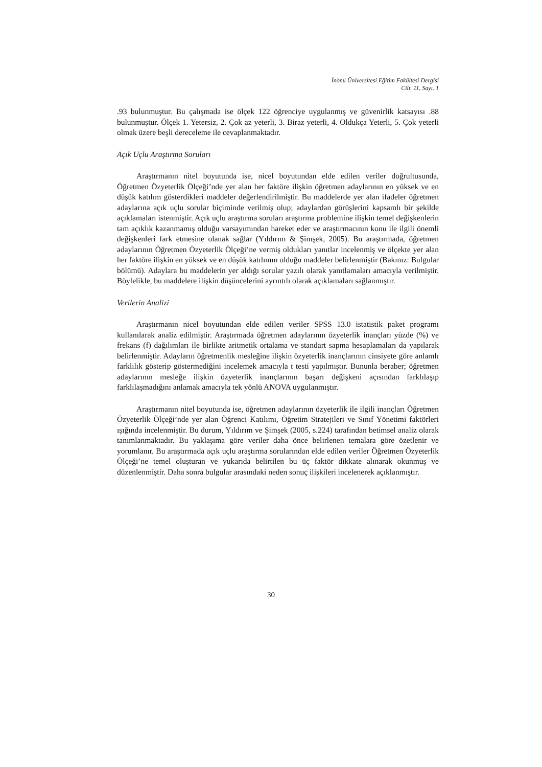İnönü Üniversitesi Eğitim Fakültesi Dergisi
Cilt. 11, Sayı. 1
.93 bulunmuştur. Bu çalışmada ise ölçek 122 öğrenciye uygulanmış ve güvenirlik katsayısı .88 bulunmuştur. Ölçek 1. Yetersiz, 2. Çok az yeterli, 3. Biraz yeterli, 4. Oldukça Yeterli, 5. Çok yeterli olmak üzere beşli dereceleme ile cevaplanmaktadır.
Açık Uçlu Araştırma Soruları
Araştırmanın nitel boyutunda ise, nicel boyutundan elde edilen veriler doğrultusunda, Öğretmen Özyeterlik Ölçeği’nde yer alan her faktöre ilişkin öğretmen adaylarının en yüksek ve en düşük katılım gösterdikleri maddeler değerlendirilmiştir. Bu maddelerde yer alan ifadeler öğretmen adaylarına açık uçlu sorular biçiminde verilmiş olup; adaylardan görüşlerini kapsamlı bir şekilde açıklamaları istenmiştir. Açık uçlu araştırma soruları araştırma problemine ilişkin temel değişkenlerin tam açıklık kazanmamış olduğu varsayımından hareket eder ve araştırmacının konu ile ilgili önemli değişkenleri fark etmesine olanak sağlar (Yıldırım & Şimşek, 2005). Bu araştırmada, öğretmen adaylarının Öğretmen Özyeterlik Ölçeği’ne vermiş oldukları yanıtlar incelenmiş ve ölçekte yer alan her faktöre ilişkin en yüksek ve en düşük katılımın olduğu maddeler belirlenmiştir (Bakınız: Bulgular bölümü). Adaylara bu maddelerin yer aldığı sorular yazılı olarak yanıtlamaları amacıyla verilmiştir. Böylelikle, bu maddelere ilişkin düşüncelerini ayrıntılı olarak açıklamaları sağlanmıştır.
Verilerin Analizi
Araştırmanın nicel boyutundan elde edilen veriler SPSS 13.0 istatistik paket programı kullanılarak analiz edilmiştir. Araştırmada öğretmen adaylarının özyeterlik inançları yüzde (%) ve frekans (f) dağılımları ile birlikte aritmetik ortalama ve standart sapma hesaplamaları da yapılarak belirlenmiştir. Adayların öğretmenlik mesleğine ilişkin özyeterlik inançlarının cinsiyete göre anlamlı farklılık gösterip göstermediğini incelemek amacıyla t testi yapılmıştır. Bununla beraber; öğretmen adaylarının mesleğe ilişkin özyeterlik inançlarının başarı değişkeni açısından farklılaşıp farklılaşmadığını anlamak amacıyla tek yönlü ANOVA uygulanmıştır.
Araştırmanın nitel boyutunda ise, öğretmen adaylarının özyeterlik ile ilgili inançları Öğretmen Özyeterlik Ölçeği’nde yer alan Öğrenci Katılımı, Öğretim Stratejileri ve Sınıf Yönetimi faktörleri ışığında incelenmiştir. Bu durum, Yıldırım ve Şimşek (2005, s.224) tarafından betimsel analiz olarak tanımlanmaktadır. Bu yaklaşıma göre veriler daha önce belirlenen temalara göre özetlenir ve yorumlanır. Bu araştırmada açık uçlu araştırma sorularından elde edilen veriler Öğretmen Özyeterlik Ölçeği’ne temel oluşturan ve yukarıda belirtilen bu üç faktör dikkate alınarak okunmuş ve düzenlenmiştir. Daha sonra bulgular arasındaki neden sonuç ilişkileri incelenerek açıklanmıştır.
30